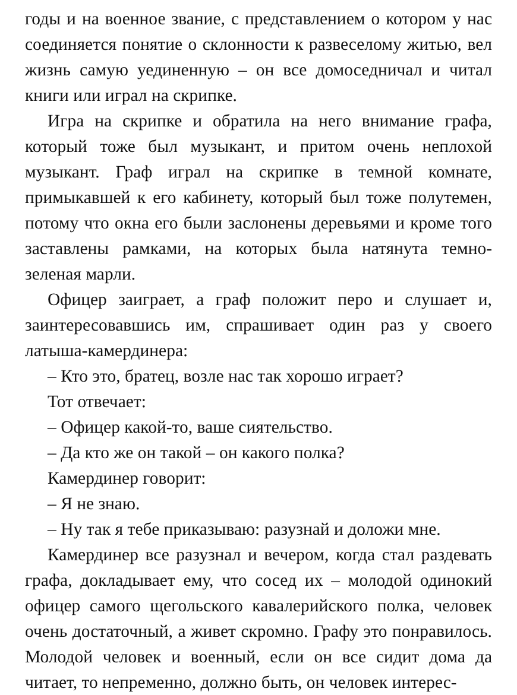годы и на военное звание, с представлением о котором у нас соединяется понятие о склонности к развеселому житью, вел жизнь самую уединенную – он все домоседничал и читал книги или играл на скрипке.
Игра на скрипке и обратила на него внимание графа, который тоже был музыкант, и притом очень неплохой музыкант. Граф играл на скрипке в темной комнате, примыкавшей к его кабинету, который был тоже полутемен, потому что окна его были заслонены деревьями и кроме того заставлены рамками, на которых была натянута темно-зеленая марли.
Офицер заиграет, а граф положит перо и слушает и, заинтересовавшись им, спрашивает один раз у своего латыша-камердинера:
– Кто это, братец, возле нас так хорошо играет?
Тот отвечает:
– Офицер какой-то, ваше сиятельство.
– Да кто же он такой – он какого полка?
Камердинер говорит:
– Я не знаю.
– Ну так я тебе приказываю: разузнай и доложи мне.
Камердинер все разузнал и вечером, когда стал раздевать графа, докладывает ему, что сосед их – молодой одинокий офицер самого щегольского кавалерийского полка, человек очень достаточный, а живет скромно. Графу это понравилось. Молодой человек и военный, если он все сидит дома да читает, то непременно, должно быть, он человек интерес-